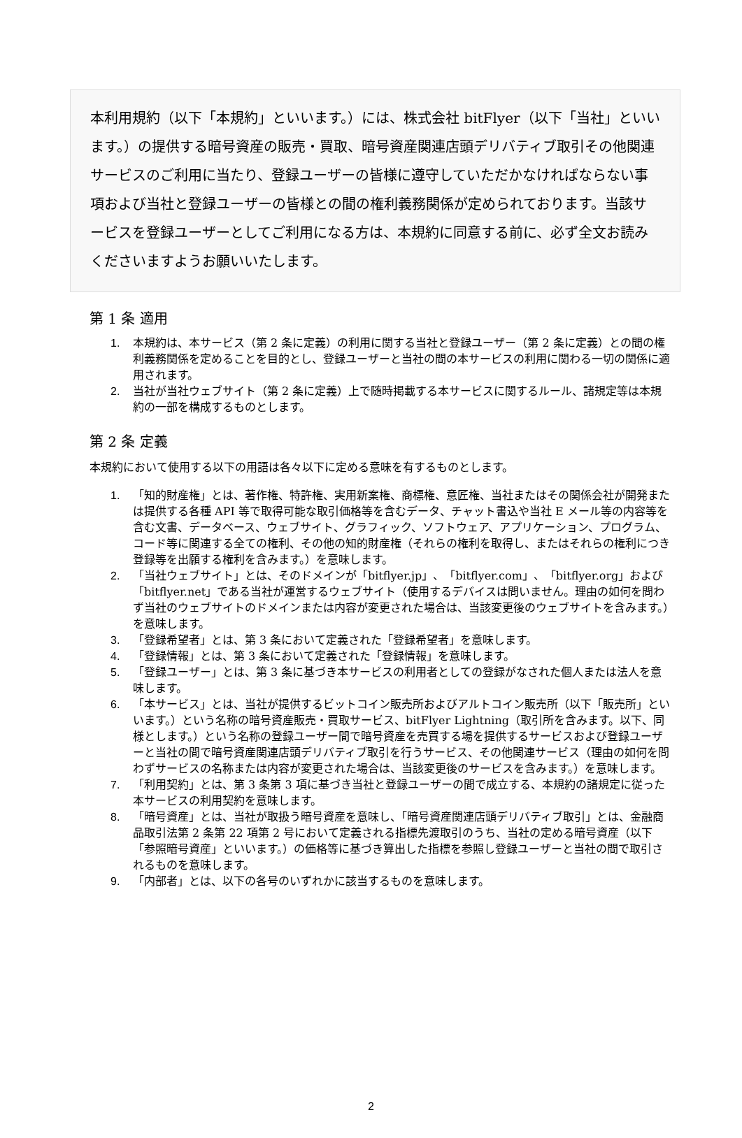本利用規約（以下「本規約」といいます。）には、株式会社 bitFlyer（以下「当社」といいます。）の提供する暗号資産の販売・買取、暗号資産関連店頭デリバティブ取引その他関連サービスのご利用に当たり、登録ユーザーの皆様に遵守していただかなければならない事項および当社と登録ユーザーの皆様との間の権利義務関係が定められております。当該サービスを登録ユーザーとしてご利用になる方は、本規約に同意する前に、必ず全文お読みくださいますようお願いいたします。
第 1 条 適用
1. 本規約は、本サービス（第 2 条に定義）の利用に関する当社と登録ユーザー（第 2 条に定義）との間の権利義務関係を定めることを目的とし、登録ユーザーと当社の間の本サービスの利用に関わる一切の関係に適用されます。
2. 当社が当社ウェブサイト（第 2 条に定義）上で随時掲載する本サービスに関するルール、諸規定等は本規約の一部を構成するものとします。
第 2 条 定義
本規約において使用する以下の用語は各々以下に定める意味を有するものとします。
1. 「知的財産権」とは、著作権、特許権、実用新案権、商標権、意匠権、当社またはその関係会社が開発または提供する各種 API 等で取得可能な取引価格等を含むデータ、チャット書込や当社 E メール等の内容等を含む文書、データベース、ウェブサイト、グラフィック、ソフトウェア、アプリケーション、プログラム、コード等に関連する全ての権利、その他の知的財産権（それらの権利を取得し、またはそれらの権利につき登録等を出願する権利を含みます。）を意味します。
2. 「当社ウェブサイト」とは、そのドメインが「bitflyer.jp」、「bitflyer.com」、「bitflyer.org」および「bitflyer.net」である当社が運営するウェブサイト（使用するデバイスは問いません。理由の如何を問わず当社のウェブサイトのドメインまたは内容が変更された場合は、当該変更後のウェブサイトを含みます。）を意味します。
3. 「登録希望者」とは、第 3 条において定義された「登録希望者」を意味します。
4. 「登録情報」とは、第 3 条において定義された「登録情報」を意味します。
5. 「登録ユーザー」とは、第 3 条に基づき本サービスの利用者としての登録がなされた個人または法人を意味します。
6. 「本サービス」とは、当社が提供するビットコイン販売所およびアルトコイン販売所（以下「販売所」といいます。）という名称の暗号資産販売・買取サービス、bitFlyer Lightning（取引所を含みます。以下、同様とします。）という名称の登録ユーザー間で暗号資産を売買する場を提供するサービスおよび登録ユーザーと当社の間で暗号資産関連店頭デリバティブ取引を行うサービス、その他関連サービス（理由の如何を問わずサービスの名称または内容が変更された場合は、当該変更後のサービスを含みます。）を意味します。
7. 「利用契約」とは、第 3 条第 3 項に基づき当社と登録ユーザーの間で成立する、本規約の諸規定に従った本サービスの利用契約を意味します。
8. 「暗号資産」とは、当社が取扱う暗号資産を意味し、「暗号資産関連店頭デリバティブ取引」とは、金融商品取引法第 2 条第 22 項第 2 号において定義される指標先渡取引のうち、当社の定める暗号資産（以下「参照暗号資産」といいます。）の価格等に基づき算出した指標を参照し登録ユーザーと当社の間で取引されるものを意味します。
9. 「内部者」とは、以下の各号のいずれかに該当するものを意味します。
2